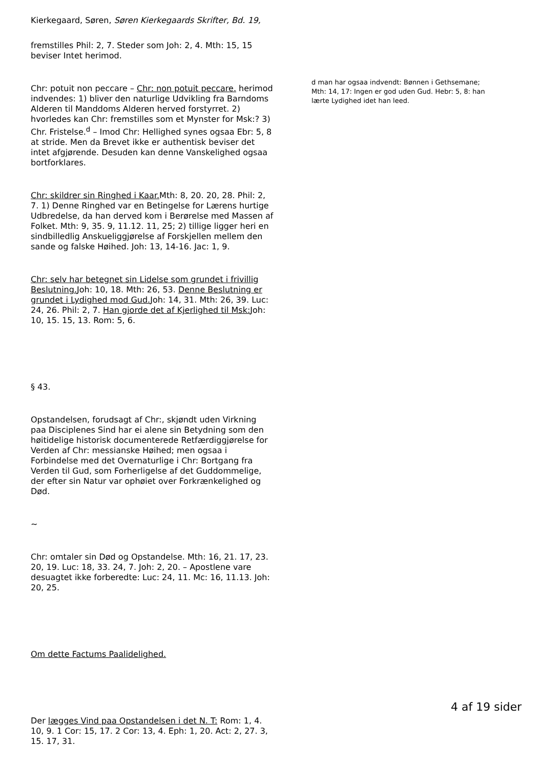Kierkegaard, Søren, Søren Kierkegaards Skrifter, Bd. 19,
fremstilles Phil: 2, 7. Steder som Joh: 2, 4. Mth: 15, 15 beviser Intet herimod.
Chr: potuit non peccare – Chr: non potuit peccare. herimod indvendes: 1) bliver den naturlige Udvikling fra Barndoms Alderen til Manddoms Alderen herved forstyrret. 2) hvorledes kan Chr: fremstilles som et Mynster for Msk:? 3) Chr. Fristelse.<sup>d</sup> – Imod Chr: Hellighed synes ogsaa Ebr: 5, 8 at stride. Men da Brevet ikke er authentisk beviser det intet afgjørende. Desuden kan denne Vanskelighed ogsaa bortforklares.
Chr: skildrer sin Ringhed i Kaar. Mth: 8, 20. 20, 28. Phil: 2, 7. 1) Denne Ringhed var en Betingelse for Lærens hurtige Udbredelse, da han derved kom i Berørelse med Massen af Folket. Mth: 9, 35. 9, 11.12. 11, 25; 2) tillige ligger heri en sindbilledlig Anskueliggjørelse af Forskjellen mellem den sande og falske Høihed. Joh: 13, 14-16. Jac: 1, 9.
Chr: selv har betegnet sin Lidelse som grundet i frivillig Beslutning. Joh: 10, 18. Mth: 26, 53. Denne Beslutning er grundet i Lydighed mod Gud. Joh: 14, 31. Mth: 26, 39. Luc: 24, 26. Phil: 2, 7. Han gjorde det af Kjerlighed til Msk: Joh: 10, 15. 15, 13. Rom: 5, 6.
§ 43.
Opstandelsen, forudsagt af Chr:, skjøndt uden Virkning paa Disciplenes Sind har ei alene sin Betydning som den høitidelige historisk documenterede Retfærdiggjørelse for Verden af Chr: messianske Høihed; men ogsaa i Forbindelse med det Overnaturlige i Chr: Bortgang fra Verden til Gud, som Forherligelse af det Guddommelige, der efter sin Natur var ophøiet over Forkrænkelighed og Død.
~
Chr: omtaler sin Død og Opstandelse. Mth: 16, 21. 17, 23. 20, 19. Luc: 18, 33. 24, 7. Joh: 2, 20. – Apostlene vare desuagtet ikke forberedte: Luc: 24, 11. Mc: 16, 11.13. Joh: 20, 25.
Om dette Factums Paalidelighed.
Der lægges Vind paa Opstandelsen i det N. T: Rom: 1, 4. 10, 9. 1 Cor: 15, 17. 2 Cor: 13, 4. Eph: 1, 20. Act: 2, 27. 3, 15. 17, 31.
d man har ogsaa indvendt: Bønnen i Gethsemane; Mth: 14, 17: Ingen er god uden Gud. Hebr: 5, 8: han lærte Lydighed idet han leed.
4 af 19 sider